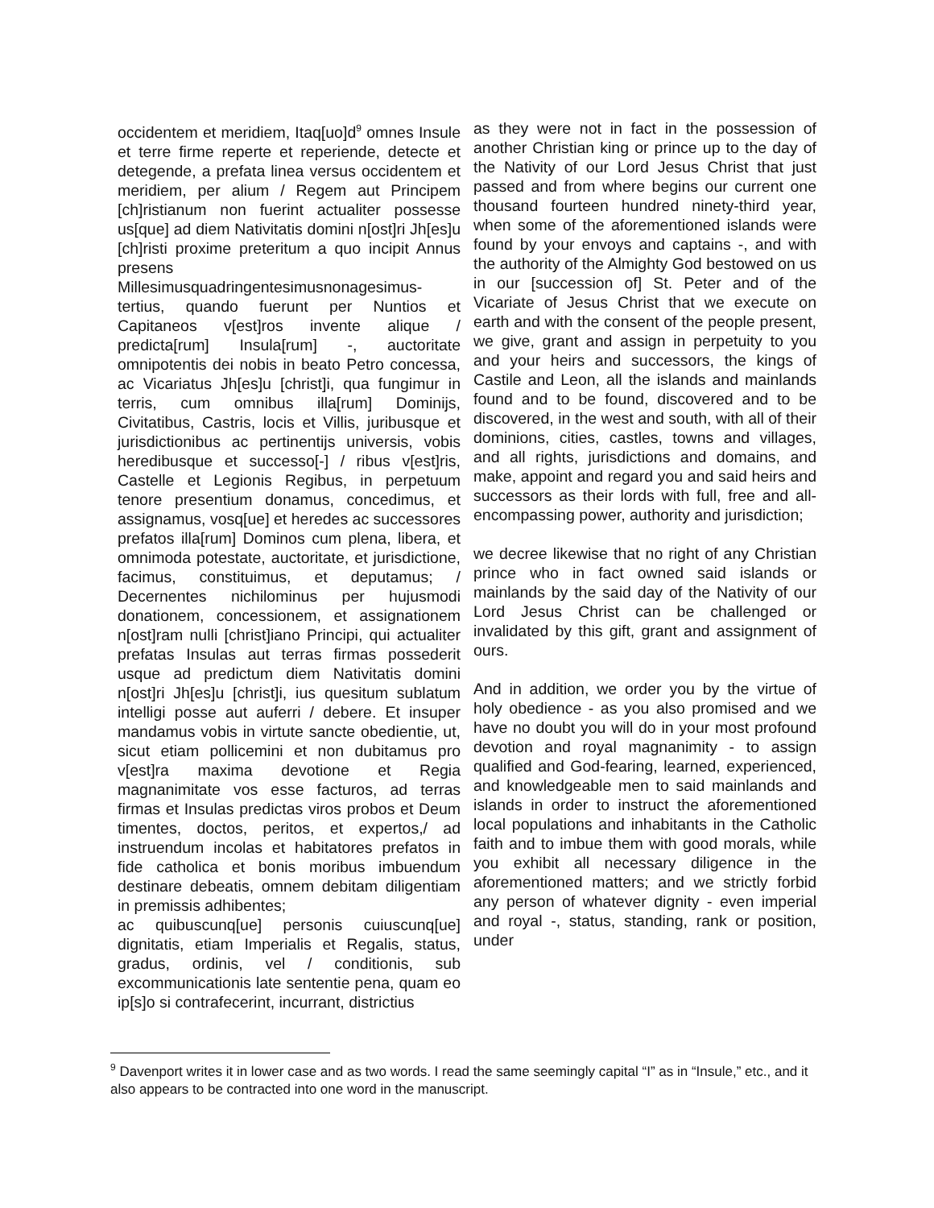occidentem et meridiem, Itaq[uo]d<sup>9</sup> omnes Insule et terre firme reperte et reperiende, detecte et detegende, a prefata linea versus occidentem et meridiem, per alium / Regem aut Principem [ch]ristianum non fuerint actualiter possesse us[que] ad diem Nativitatis domini n[ost]ri Jh[es]u [ch]risti proxime preteritum a quo incipit Annus presens Millesimusquadringentesimusnonagesimus-tertius, quando fuerunt per Nuntios et Capitaneos v[est]ros invente alique / predicta[rum] Insula[rum] -, auctoritate omnipotentis dei nobis in beato Petro concessa, ac Vicariatus Jh[es]u [christ]i, qua fungimur in terris, cum omnibus illa[rum] Dominijs, Civitatibus, Castris, locis et Villis, juribusque et jurisdictionibus ac pertinentijs universis, vobis heredibusque et successo[-] / ribus v[est]ris, Castelle et Legionis Regibus, in perpetuum tenore presentium donamus, concedimus, et assignamus, vosq[ue] et heredes ac successores prefatos illa[rum] Dominos cum plena, libera, et omnimoda potestate, auctoritate, et jurisdictione, facimus, constituimus, et deputamus; / Decernentes nichilominus per hujusmodi donationem, concessionem, et assignationem n[ost]ram nulli [christ]iano Principi, qui actualiter prefatas Insulas aut terras firmas possederit usque ad predictum diem Nativitatis domini n[ost]ri Jh[es]u [christ]i, ius quesitum sublatum intelligi posse aut auferri / debere. Et insuper mandamus vobis in virtute sancte obedientie, ut, sicut etiam pollicemini et non dubitamus pro v[est]ra maxima devotione et Regia magnanimitate vos esse facturos, ad terras firmas et Insulas predictas viros probos et Deum timentes, doctos, peritos, et expertos,/ ad instruendum incolas et habitatores prefatos in fide catholica et bonis moribus imbuendum destinare debeatis, omnem debitam diligentiam in premissis adhibentes;
ac quibuscunq[ue] personis cuiuscunq[ue] dignitatis, etiam Imperialis et Regalis, status, gradus, ordinis, vel / conditionis, sub excommunicationis late sententie pena, quam eo ip[s]o si contrafecerint, incurrant, districtius
as they were not in fact in the possession of another Christian king or prince up to the day of the Nativity of our Lord Jesus Christ that just passed and from where begins our current one thousand fourteen hundred ninety-third year, when some of the aforementioned islands were found by your envoys and captains -, and with the authority of the Almighty God bestowed on us in our [succession of] St. Peter and of the Vicariate of Jesus Christ that we execute on earth and with the consent of the people present, we give, grant and assign in perpetuity to you and your heirs and successors, the kings of Castile and Leon, all the islands and mainlands found and to be found, discovered and to be discovered, in the west and south, with all of their dominions, cities, castles, towns and villages, and all rights, jurisdictions and domains, and make, appoint and regard you and said heirs and successors as their lords with full, free and all-encompassing power, authority and jurisdiction;
we decree likewise that no right of any Christian prince who in fact owned said islands or mainlands by the said day of the Nativity of our Lord Jesus Christ can be challenged or invalidated by this gift, grant and assignment of ours.
And in addition, we order you by the virtue of holy obedience - as you also promised and we have no doubt you will do in your most profound devotion and royal magnanimity - to assign qualified and God-fearing, learned, experienced, and knowledgeable men to said mainlands and islands in order to instruct the aforementioned local populations and inhabitants in the Catholic faith and to imbue them with good morals, while you exhibit all necessary diligence in the aforementioned matters; and we strictly forbid any person of whatever dignity - even imperial and royal -, status, standing, rank or position, under
<sup>9</sup> Davenport writes it in lower case and as two words. I read the same seemingly capital “I” as in “Insule,” etc., and it also appears to be contracted into one word in the manuscript.